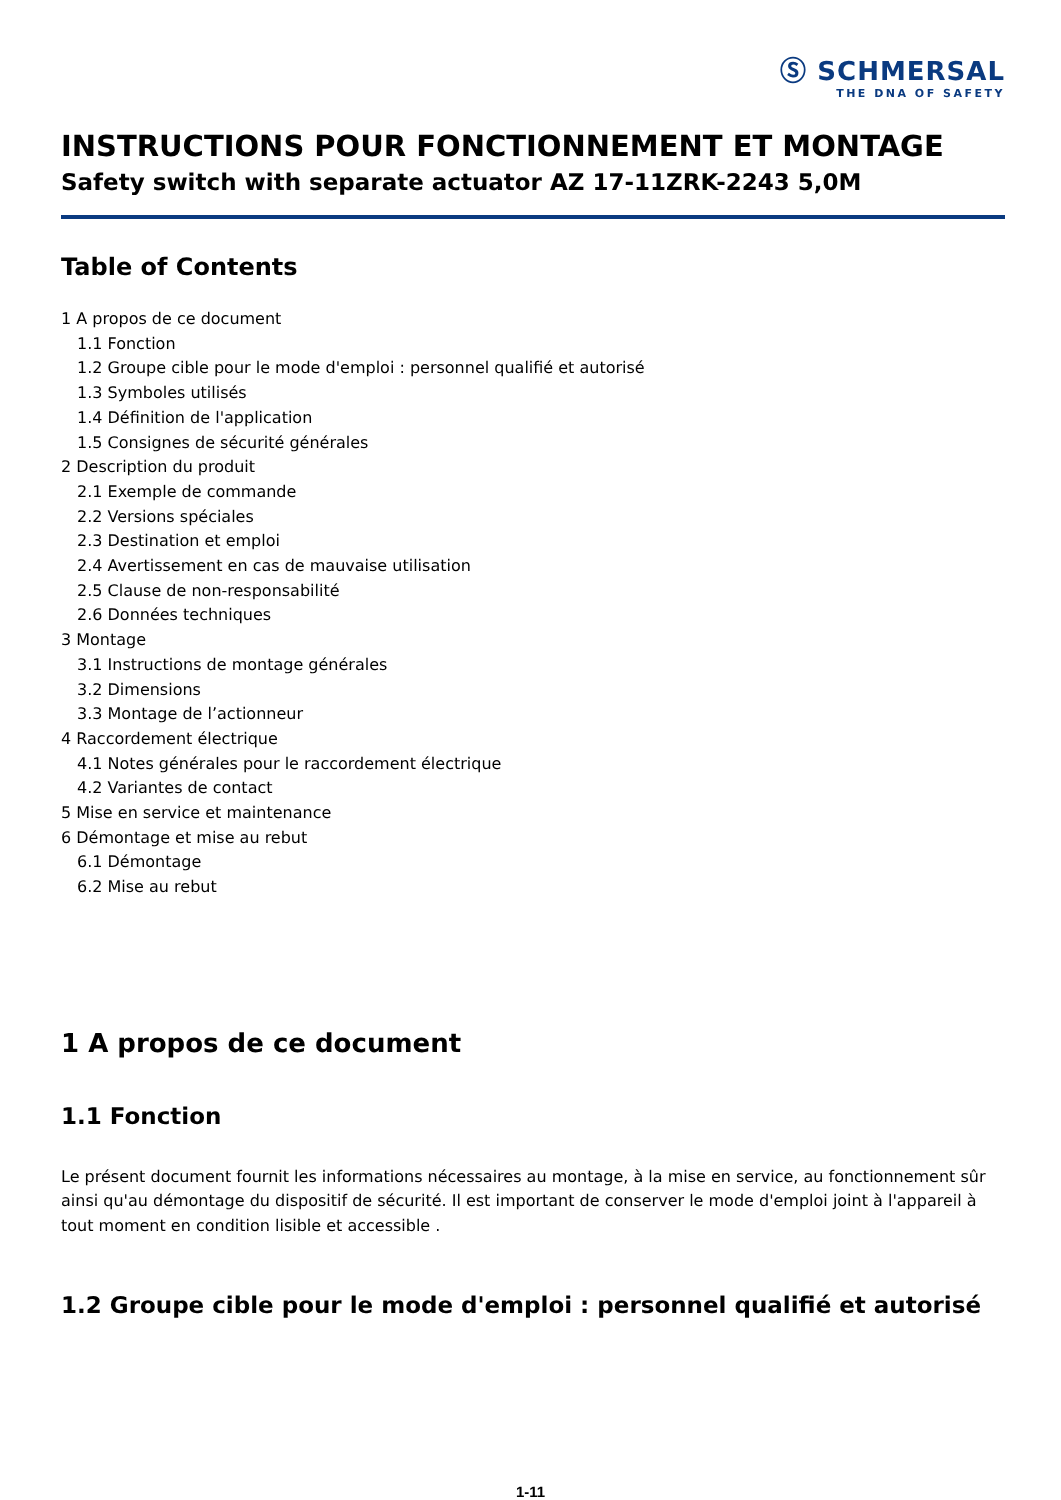Ⓢ SCHMERSAL
THE DNA OF SAFETY
INSTRUCTIONS POUR FONCTIONNEMENT ET MONTAGE
Safety switch with separate actuator AZ 17-11ZRK-2243 5,0M
Table of Contents
1 A propos de ce document
1.1 Fonction
1.2 Groupe cible pour le mode d'emploi : personnel qualifié et autorisé
1.3 Symboles utilisés
1.4 Définition de l'application
1.5 Consignes de sécurité générales
2 Description du produit
2.1 Exemple de commande
2.2 Versions spéciales
2.3 Destination et emploi
2.4 Avertissement en cas de mauvaise utilisation
2.5 Clause de non-responsabilité
2.6 Données techniques
3 Montage
3.1 Instructions de montage générales
3.2 Dimensions
3.3 Montage de l’actionneur
4 Raccordement électrique
4.1 Notes générales pour le raccordement électrique
4.2 Variantes de contact
5 Mise en service et maintenance
6 Démontage et mise au rebut
6.1 Démontage
6.2 Mise au rebut
1 A propos de ce document
1.1 Fonction
Le présent document fournit les informations nécessaires au montage, à la mise en service, au fonctionnement sûr ainsi qu'au démontage du dispositif de sécurité. Il est important de conserver le mode d'emploi joint à l'appareil à tout moment en condition lisible et accessible .
1.2 Groupe cible pour le mode d'emploi : personnel qualifié et autorisé
1-11